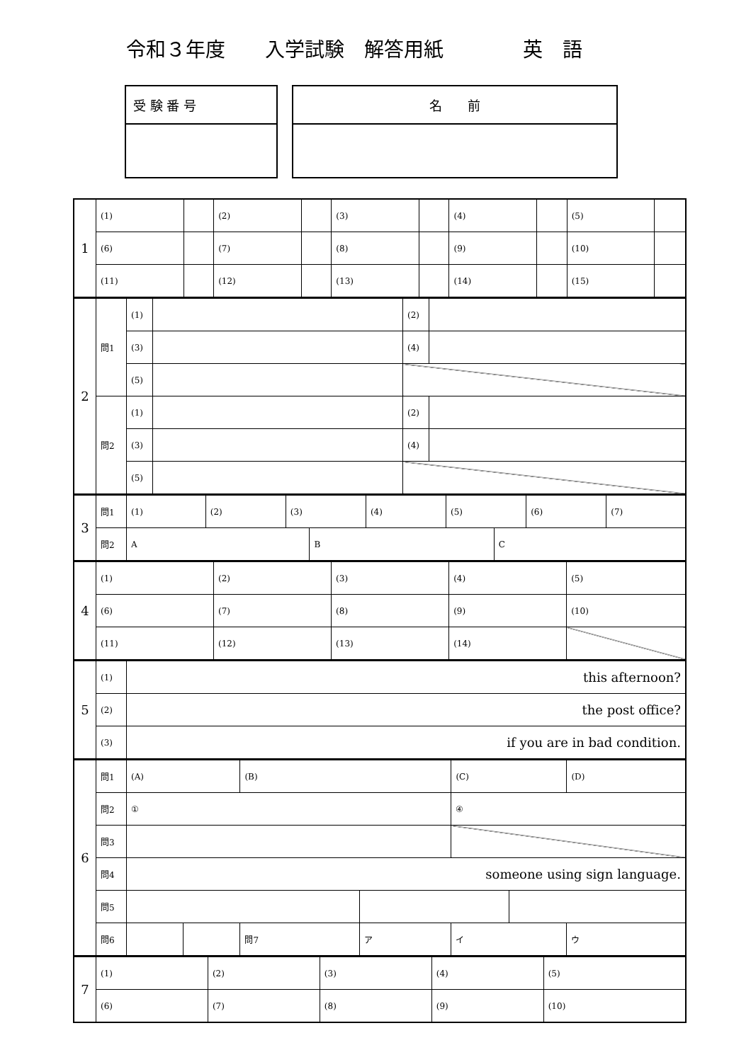令和３年度　　入学試験　解答用紙　　　　英　語
受 験 番 号 名　　前
| 1 | (1) | | (2) | | (3) | | (4) | | (5) | |
| | (6) | | (7) | | (8) | | (9) | | (10) | |
| | (11) | | (12) | | (13) | | (14) | | (15) | |
| 2 | 問1 | (1) | | (2) | |
| | | (3) | | (4) | |
| | | (5) | | | |
| | 問2 | (1) | | (2) | |
| | | (3) | | (4) | |
| | | (5) | | | |
| 3 | 問1 | / (1) / (2) / (3) / (4) / (5) / (6) / (7) / | | |
| | 問2 | A | B | C |
| 4 | (1) | (2) | (3) | (4) | (5) |
| | (6) | (7) | (8) | (9) | (10) |
| | (11) | (12) | (13) | (14) | |
| 5 | (1) | this afternoon? |
| | (2) | the post office? |
| | (3) | if you are in bad condition. |
| 6 | 問1 | (A) | | (B) | | (C) | | (D) |
| | 問2 | ① | | | | ④ | | |
| | 問3 | | | | | | | |
| | 問4 | someone using sign language. | | | | | | |
| | 問5 | | | | | | | |
| | 問6 | | | 問7 | ア | イ | | ウ |
| 7 | (1) | (2) | (3) | (4) | (5) |
| | (6) | (7) | (8) | (9) | (10) |